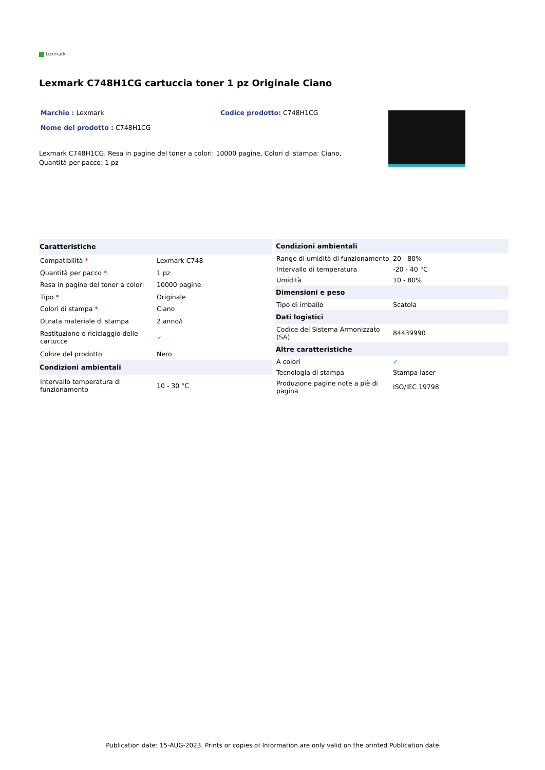Lexmark
Lexmark C748H1CG cartuccia toner 1 pz Originale Ciano
Marchio : Lexmark
Nome del prodotto : C748H1CG
Codice prodotto: C748H1CG
Lexmark C748H1CG. Resa in pagine del toner a colori: 10000 pagine, Colori di stampa: Ciano, Quantità per pacco: 1 pz
| Caratteristiche | |
| --- | --- |
| Compatibilità * | Lexmark C748 |
| Quantità per pacco * | 1 pz |
| Resa in pagine del toner a colori | 10000 pagine |
| Tipo * | Originale |
| Colori di stampa * | Ciano |
| Durata materiale di stampa | 2 anno/i |
| Restituzione e riciclaggio delle cartucce | ✓ |
| Colore del prodotto | Nero |
| Condizioni ambientali | |
| Intervallo temperatura di funzionamento | 10 - 30 °C |
| Condizioni ambientali | |
| --- | --- |
| Range di umidità di funzionamento | 20 - 80% |
| Intervallo di temperatura | -20 - 40 °C |
| Umidità | 10 - 80% |
| Dimensioni e peso | |
| Tipo di imballo | Scatola |
| Dati logistici | |
| Codice del Sistema Armonizzato (SA) | 84439990 |
| Altre caratteristiche | |
| A colori | ✓ |
| Tecnologia di stampa | Stampa laser |
| Produzione pagine note a piè di pagina | ISO/IEC 19798 |
Publication date: 15-AUG-2023. Prints or copies of Information are only valid on the printed Publication date